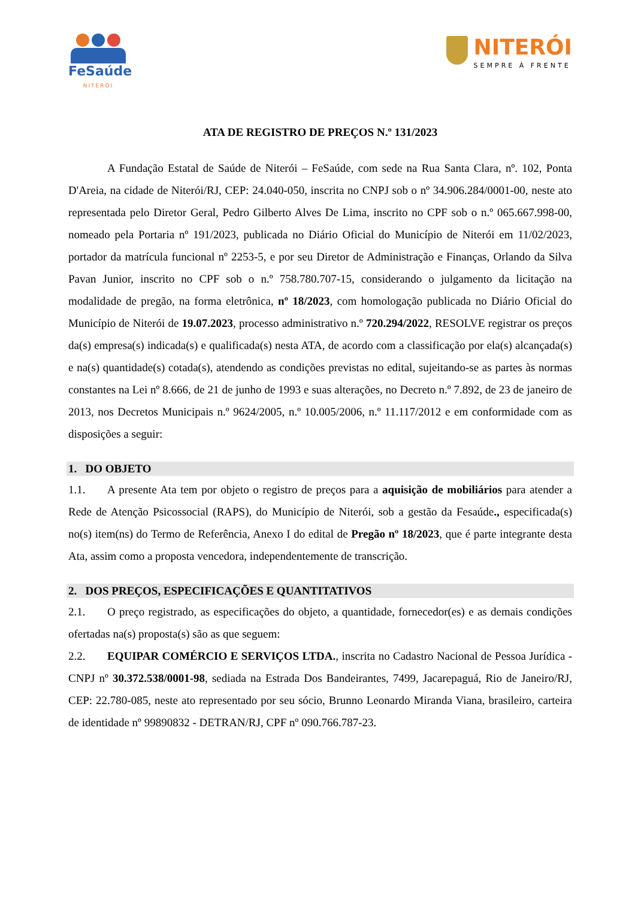FeSaúde
NITERÓI
NITERÓI
SEMPRE À FRENTE
ATA DE REGISTRO DE PREÇOS N.º 131/2023
A Fundação Estatal de Saúde de Niterói – FeSaúde, com sede na Rua Santa Clara, nº. 102, Ponta D'Areia, na cidade de Niterói/RJ, CEP: 24.040-050, inscrita no CNPJ sob o nº 34.906.284/0001-00, neste ato representada pelo Diretor Geral, Pedro Gilberto Alves De Lima, inscrito no CPF sob o n.º 065.667.998-00, nomeado pela Portaria nº 191/2023, publicada no Diário Oficial do Município de Niterói em 11/02/2023, portador da matrícula funcional nº 2253-5, e por seu Diretor de Administração e Finanças, Orlando da Silva Pavan Junior, inscrito no CPF sob o n.º 758.780.707-15, considerando o julgamento da licitação na modalidade de pregão, na forma eletrônica, nº 18/2023, com homologação publicada no Diário Oficial do Município de Niterói de 19.07.2023, processo administrativo n.º 720.294/2022, RESOLVE registrar os preços da(s) empresa(s) indicada(s) e qualificada(s) nesta ATA, de acordo com a classificação por ela(s) alcançada(s) e na(s) quantidade(s) cotada(s), atendendo as condições previstas no edital, sujeitando-se as partes às normas constantes na Lei nº 8.666, de 21 de junho de 1993 e suas alterações, no Decreto n.º 7.892, de 23 de janeiro de 2013, nos Decretos Municipais n.º 9624/2005, n.º 10.005/2006, n.º 11.117/2012 e em conformidade com as disposições a seguir:
1. DO OBJETO
1.1. A presente Ata tem por objeto o registro de preços para a aquisição de mobiliários para atender a Rede de Atenção Psicossocial (RAPS), do Município de Niterói, sob a gestão da Fesaúde., especificada(s) no(s) item(ns) do Termo de Referência, Anexo I do edital de Pregão nº 18/2023, que é parte integrante desta Ata, assim como a proposta vencedora, independentemente de transcrição.
2. DOS PREÇOS, ESPECIFICAÇÕES E QUANTITATIVOS
2.1. O preço registrado, as especificações do objeto, a quantidade, fornecedor(es) e as demais condições ofertadas na(s) proposta(s) são as que seguem:
2.2. EQUIPAR COMÉRCIO E SERVIÇOS LTDA., inscrita no Cadastro Nacional de Pessoa Jurídica - CNPJ nº 30.372.538/0001-98, sediada na Estrada Dos Bandeirantes, 7499, Jacarepaguá, Rio de Janeiro/RJ, CEP: 22.780-085, neste ato representado por seu sócio, Brunno Leonardo Miranda Viana, brasileiro, carteira de identidade nº 99890832 - DETRAN/RJ, CPF nº 090.766.787-23.